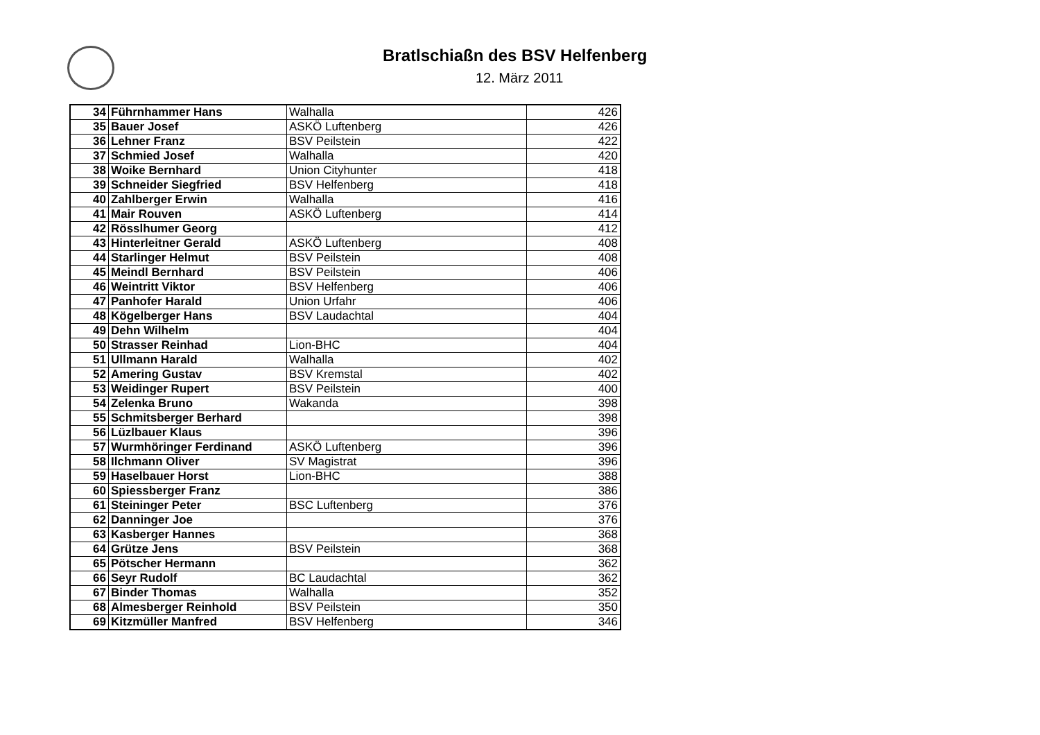Bratlschiaßn des BSV Helfenberg
12. März 2011
| 34 | Führnhammer Hans | Walhalla | 426 |
| 35 | Bauer Josef | ASKÖ Luftenberg | 426 |
| 36 | Lehner Franz | BSV Peilstein | 422 |
| 37 | Schmied Josef | Walhalla | 420 |
| 38 | Woike Bernhard | Union Cityhunter | 418 |
| 39 | Schneider Siegfried | BSV Helfenberg | 418 |
| 40 | Zahlberger Erwin | Walhalla | 416 |
| 41 | Mair Rouven | ASKÖ Luftenberg | 414 |
| 42 | Rösslhumer Georg | | 412 |
| 43 | Hinterleitner Gerald | ASKÖ Luftenberg | 408 |
| 44 | Starlinger Helmut | BSV Peilstein | 408 |
| 45 | Meindl Bernhard | BSV Peilstein | 406 |
| 46 | Weintritt Viktor | BSV Helfenberg | 406 |
| 47 | Panhofer Harald | Union Urfahr | 406 |
| 48 | Kögelberger Hans | BSV Laudachtal | 404 |
| 49 | Dehn Wilhelm | | 404 |
| 50 | Strasser Reinhad | Lion-BHC | 404 |
| 51 | Ullmann Harald | Walhalla | 402 |
| 52 | Amering Gustav | BSV Kremstal | 402 |
| 53 | Weidinger Rupert | BSV Peilstein | 400 |
| 54 | Zelenka Bruno | Wakanda | 398 |
| 55 | Schmitsberger Berhard | | 398 |
| 56 | Lüzlbauer Klaus | | 396 |
| 57 | Wurmhöringer Ferdinand | ASKÖ Luftenberg | 396 |
| 58 | Ilchmann Oliver | SV Magistrat | 396 |
| 59 | Haselbauer Horst | Lion-BHC | 388 |
| 60 | Spiessberger Franz | | 386 |
| 61 | Steininger Peter | BSC Luftenberg | 376 |
| 62 | Danninger Joe | | 376 |
| 63 | Kasberger Hannes | | 368 |
| 64 | Grütze Jens | BSV Peilstein | 368 |
| 65 | Pötscher Hermann | | 362 |
| 66 | Seyr Rudolf | BC Laudachtal | 362 |
| 67 | Binder Thomas | Walhalla | 352 |
| 68 | Almesberger Reinhold | BSV Peilstein | 350 |
| 69 | Kitzmüller Manfred | BSV Helfenberg | 346 |